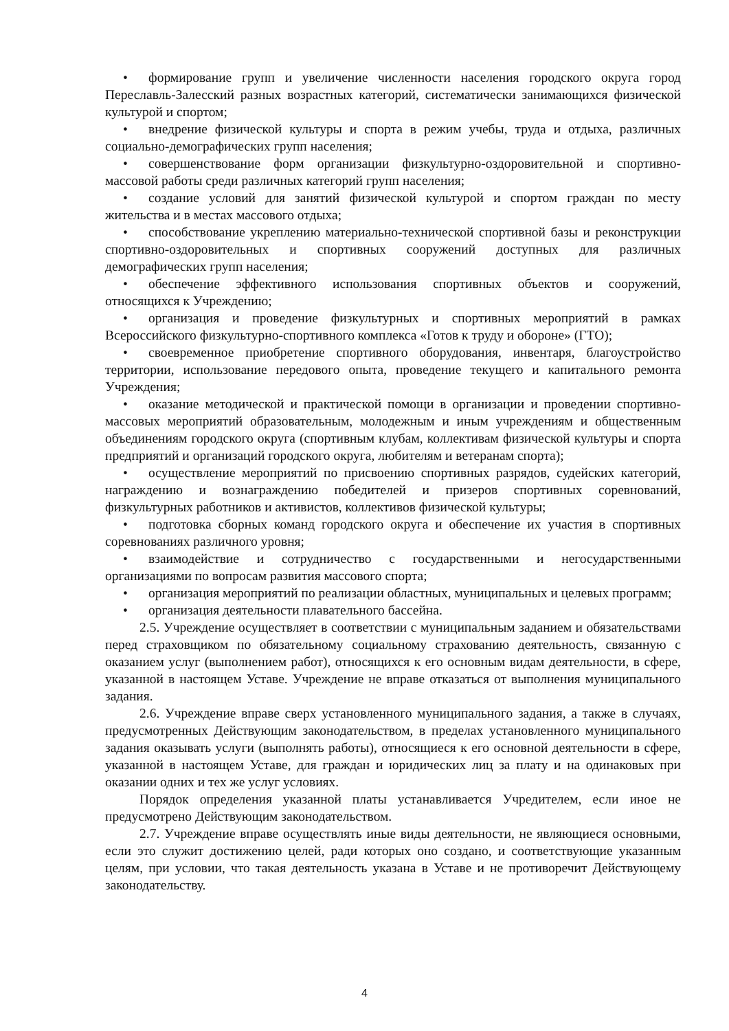• формирование групп и увеличение численности населения городского округа город Переславль-Залесский разных возрастных категорий, систематически занимающихся физической культурой и спортом;
• внедрение физической культуры и спорта в режим учебы, труда и отдыха, различных социально-демографических групп населения;
• совершенствование форм организации физкультурно-оздоровительной и спортивно-массовой работы среди различных категорий групп населения;
• создание условий для занятий физической культурой и спортом граждан по месту жительства и в местах массового отдыха;
• способствование укреплению материально-технической спортивной базы и реконструкции спортивно-оздоровительных и спортивных сооружений доступных для различных демографических групп населения;
• обеспечение эффективного использования спортивных объектов и сооружений, относящихся к Учреждению;
• организация и проведение физкультурных и спортивных мероприятий в рамках Всероссийского физкультурно-спортивного комплекса «Готов к труду и обороне» (ГТО);
• своевременное приобретение спортивного оборудования, инвентаря, благоустройство территории, использование передового опыта, проведение текущего и капитального ремонта Учреждения;
• оказание методической и практической помощи в организации и проведении спортивно-массовых мероприятий образовательным, молодежным и иным учреждениям и общественным объединениям городского округа (спортивным клубам, коллективам физической культуры и спорта предприятий и организаций городского округа, любителям и ветеранам спорта);
• осуществление мероприятий по присвоению спортивных разрядов, судейских категорий, награждению и вознаграждению победителей и призеров спортивных соревнований, физкультурных работников и активистов, коллективов физической культуры;
• подготовка сборных команд городского округа и обеспечение их участия в спортивных соревнованиях различного уровня;
• взаимодействие и сотрудничество с государственными и негосударственными организациями по вопросам развития массового спорта;
• организация мероприятий по реализации областных, муниципальных и целевых программ;
• организация деятельности плавательного бассейна.
2.5. Учреждение осуществляет в соответствии с муниципальным заданием и обязательствами перед страховщиком по обязательному социальному страхованию деятельность, связанную с оказанием услуг (выполнением работ), относящихся к его основным видам деятельности, в сфере, указанной в настоящем Уставе. Учреждение не вправе отказаться от выполнения муниципального задания.
2.6. Учреждение вправе сверх установленного муниципального задания, а также в случаях, предусмотренных Действующим законодательством, в пределах установленного муниципального задания оказывать услуги (выполнять работы), относящиеся к его основной деятельности в сфере, указанной в настоящем Уставе, для граждан и юридических лиц за плату и на одинаковых при оказании одних и тех же услуг условиях.
Порядок определения указанной платы устанавливается Учредителем, если иное не предусмотрено Действующим законодательством.
2.7. Учреждение вправе осуществлять иные виды деятельности, не являющиеся основными, если это служит достижению целей, ради которых оно создано, и соответствующие указанным целям, при условии, что такая деятельность указана в Уставе и не противоречит Действующему законодательству.
4